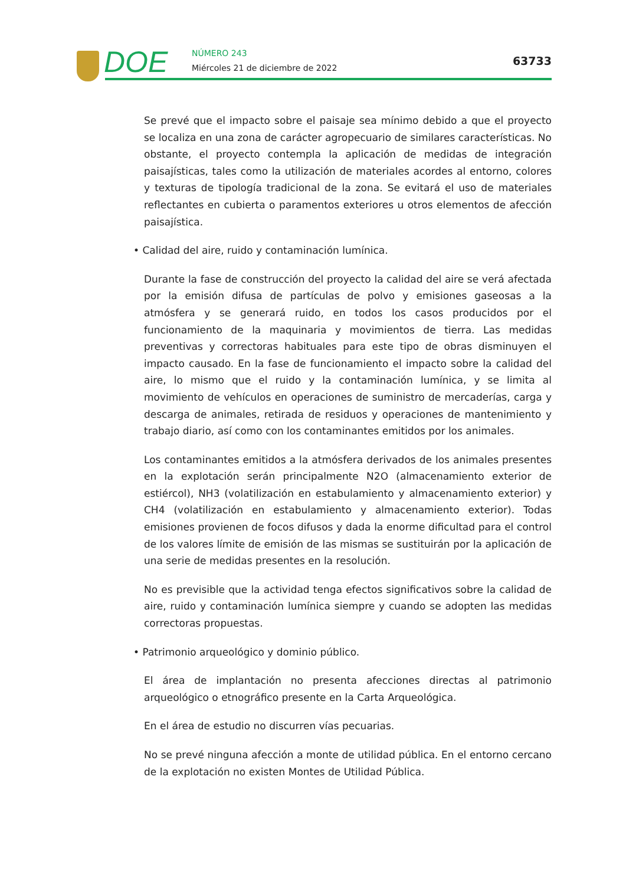DOE NÚMERO 243
Miércoles 21 de diciembre de 2022
63733
Se prevé que el impacto sobre el paisaje sea mínimo debido a que el proyecto se localiza en una zona de carácter agropecuario de similares características. No obstante, el proyecto contempla la aplicación de medidas de integración paisajísticas, tales como la utilización de materiales acordes al entorno, colores y texturas de tipología tradicional de la zona. Se evitará el uso de materiales reflectantes en cubierta o paramentos exteriores u otros elementos de afección paisajística.
• Calidad del aire, ruido y contaminación lumínica.
Durante la fase de construcción del proyecto la calidad del aire se verá afectada por la emisión difusa de partículas de polvo y emisiones gaseosas a la atmósfera y se generará ruido, en todos los casos producidos por el funcionamiento de la maquinaria y movimientos de tierra. Las medidas preventivas y correctoras habituales para este tipo de obras disminuyen el impacto causado. En la fase de funcionamiento el impacto sobre la calidad del aire, lo mismo que el ruido y la contaminación lumínica, y se limita al movimiento de vehículos en operaciones de suministro de mercaderías, carga y descarga de animales, retirada de residuos y operaciones de mantenimiento y trabajo diario, así como con los contaminantes emitidos por los animales.
Los contaminantes emitidos a la atmósfera derivados de los animales presentes en la explotación serán principalmente N2O (almacenamiento exterior de estiércol), NH3 (volatilización en estabulamiento y almacenamiento exterior) y CH4 (volatilización en estabulamiento y almacenamiento exterior). Todas emisiones provienen de focos difusos y dada la enorme dificultad para el control de los valores límite de emisión de las mismas se sustituirán por la aplicación de una serie de medidas presentes en la resolución.
No es previsible que la actividad tenga efectos significativos sobre la calidad de aire, ruido y contaminación lumínica siempre y cuando se adopten las medidas correctoras propuestas.
• Patrimonio arqueológico y dominio público.
El área de implantación no presenta afecciones directas al patrimonio arqueológico o etnográfico presente en la Carta Arqueológica.
En el área de estudio no discurren vías pecuarias.
No se prevé ninguna afección a monte de utilidad pública. En el entorno cercano de la explotación no existen Montes de Utilidad Pública.